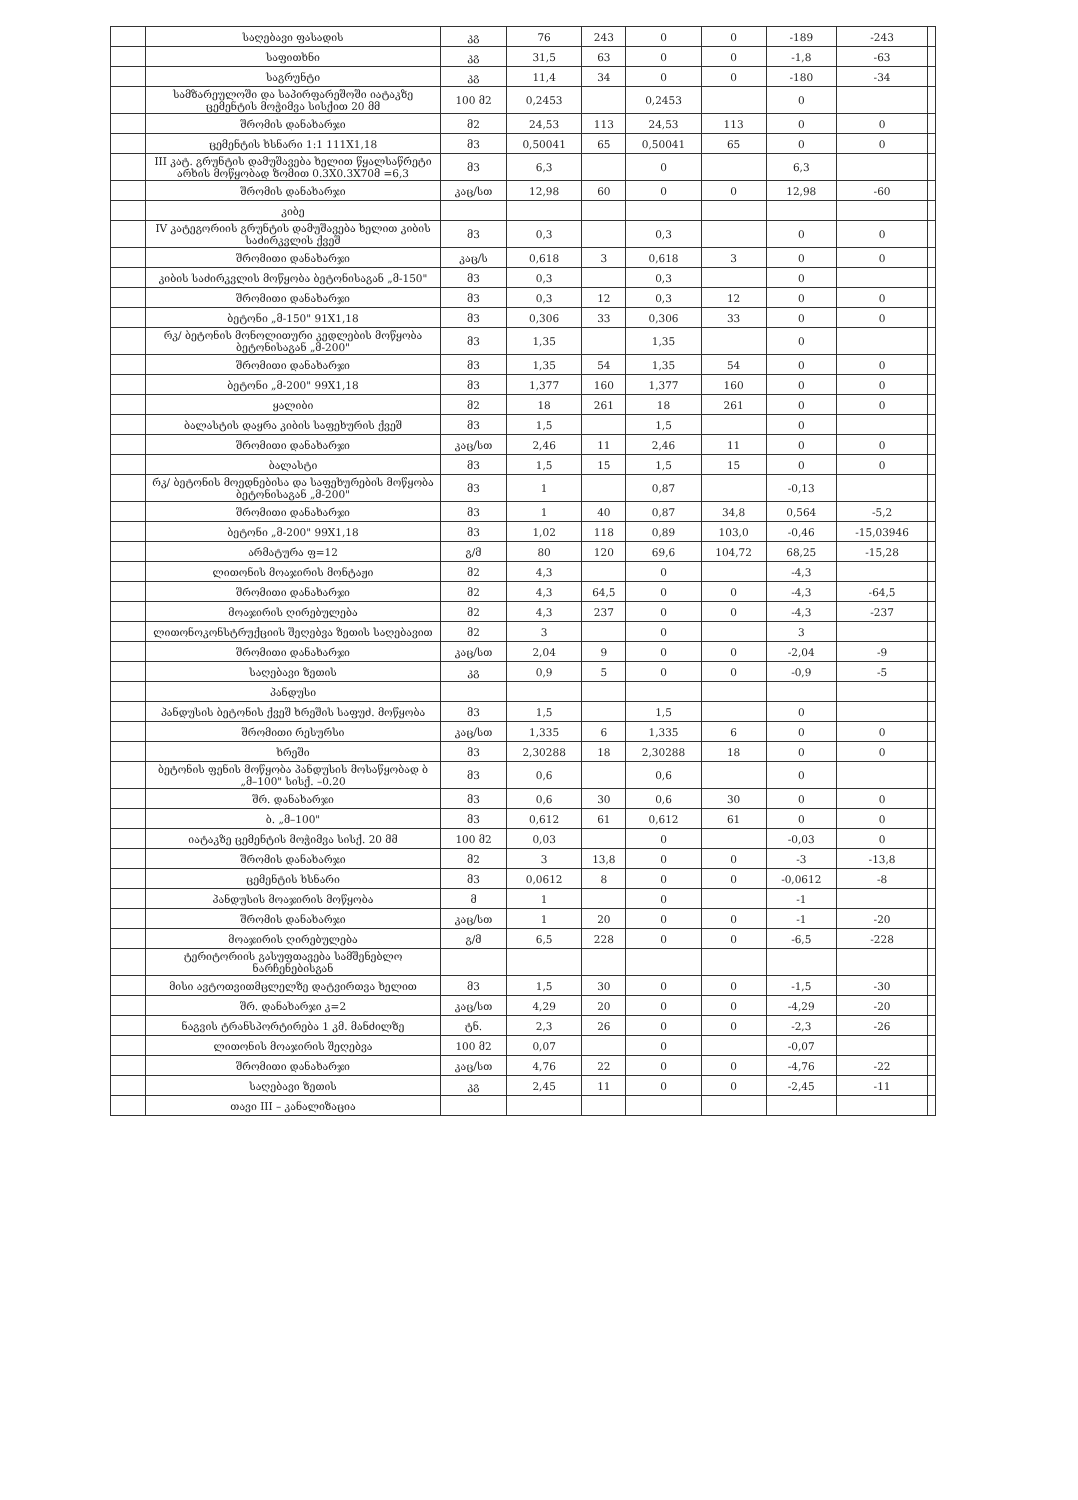| | საღებავი ფასადის | კგ | 76 | 243 | 0 | 0 | -189 | -243 | |
| | საფითხნი | კგ | 31,5 | 63 | 0 | 0 | -1,8 | -63 | |
| | საგრუნტი | კგ | 11,4 | 34 | 0 | 0 | -180 | -34 | |
| | სამზარეულოში და საპირფარეშოში იატაკზე ცემენტის მოჭიმვა სისქით 20 მმ | 100 მ2 | 0,2453 | | 0,2453 | | 0 | | |
| | შრომის დანახარჯი | მ2 | 24,53 | 113 | 24,53 | 113 | 0 | 0 | |
| | ცემენტის ხსნარი 1:1 111X1,18 | მ3 | 0,50041 | 65 | 0,50041 | 65 | 0 | 0 | |
| | III კატ. გრუნტის დამუშავება ხელით წყალსაწრეტი არხის მოწყობად ზომით 0.3X0.3X70მ =6,3 | მ3 | 6,3 | | 0 | | 6,3 | | |
| | შრომის დანახარჯი | კაც/სთ | 12,98 | 60 | 0 | 0 | 12,98 | -60 | |
| | კიბე | | | | | | | | |
| | IV კატეგორიის გრუნტის დამუშავება ხელით კიბის საძირკვლის ქვეშ | მ3 | 0,3 | | 0,3 | | 0 | 0 | |
| | შრომითი დანახარჯი | კაც/ს | 0,618 | 3 | 0,618 | 3 | 0 | 0 | |
| | კიბის საძირკვლის მოწყობა ბეტონისაგან „მ-150" | მ3 | 0,3 | | 0,3 | | 0 | | |
| | შრომითი დანახარჯი | მ3 | 0,3 | 12 | 0,3 | 12 | 0 | 0 | |
| | ბეტონი „მ-150" 91X1,18 | მ3 | 0,306 | 33 | 0,306 | 33 | 0 | 0 | |
| | რკ/ ბეტონის მონოლითური კედლების მოწყობა ბეტონისაგან „მ-200" | მ3 | 1,35 | | 1,35 | | 0 | | |
| | შრომითი დანახარჯი | მ3 | 1,35 | 54 | 1,35 | 54 | 0 | 0 | |
| | ბეტონი „მ-200" 99X1,18 | მ3 | 1,377 | 160 | 1,377 | 160 | 0 | 0 | |
| | ყალიბი | მ2 | 18 | 261 | 18 | 261 | 0 | 0 | |
| | ბალასტის დაყრა კიბის საფეხურის ქვეშ | მ3 | 1,5 | | 1,5 | | 0 | | |
| | შრომითი დანახარჯი | კაც/სთ | 2,46 | 11 | 2,46 | 11 | 0 | 0 | |
| | ბალასტი | მ3 | 1,5 | 15 | 1,5 | 15 | 0 | 0 | |
| | რკ/ ბეტონის მოედნებისა და საფეხურების მოწყობა ბეტონისაგან „მ-200" | მ3 | 1 | | 0,87 | | -0,13 | | |
| | შრომითი დანახარჯი | მ3 | 1 | 40 | 0,87 | 34,8 | 0,564 | -5,2 | |
| | ბეტონი „მ-200" 99X1,18 | მ3 | 1,02 | 118 | 0,89 | 103,0 | -0,46 | -15,03946 | |
| | არმატურა ფ=12 | გ/მ | 80 | 120 | 69,6 | 104,72 | 68,25 | -15,28 | |
| | ლითონის მოაჯირის მონტაჟი | მ2 | 4,3 | | 0 | | -4,3 | | |
| | შრომითი დანახარჯი | მ2 | 4,3 | 64,5 | 0 | 0 | -4,3 | -64,5 | |
| | მოაჯირის ღირებულება | მ2 | 4,3 | 237 | 0 | 0 | -4,3 | -237 | |
| | ლითონოკონსტრუქციის შეღებვა ზეთის საღებავით | მ2 | 3 | | 0 | | 3 | | |
| | შრომითი დანახარჯი | კაც/სთ | 2,04 | 9 | 0 | 0 | -2,04 | -9 | |
| | საღებავი ზეთის | კგ | 0,9 | 5 | 0 | 0 | -0,9 | -5 | |
| | პანდუსი | | | | | | | | |
| | პანდუსის ბეტონის ქვეშ ხრეშის საფუძ. მოწყობა | მ3 | 1,5 | | 1,5 | | 0 | | |
| | შრომითი რესურსი | კაც/სთ | 1,335 | 6 | 1,335 | 6 | 0 | 0 | |
| | ხრეში | მ3 | 2,30288 | 18 | 2,30288 | 18 | 0 | 0 | |
| | ბეტონის ფენის მოწყობა პანდუსის მოსაწყობად ბ „მ–100" სისქ. –0.20 | მ3 | 0,6 | | 0,6 | | 0 | | |
| | შრ. დანახარჯი | მ3 | 0,6 | 30 | 0,6 | 30 | 0 | 0 | |
| | ბ. „მ–100" | მ3 | 0,612 | 61 | 0,612 | 61 | 0 | 0 | |
| | იატაკზე ცემენტის მოჭიმვა სისქ. 20 მმ | 100 მ2 | 0,03 | | 0 | | -0,03 | 0 | |
| | შრომის დანახარჯი | მ2 | 3 | 13,8 | 0 | 0 | -3 | -13,8 | |
| | ცემენტის ხსნარი | მ3 | 0,0612 | 8 | 0 | 0 | -0,0612 | -8 | |
| | პანდუსის მოაჯირის მოწყობა | მ | 1 | | 0 | | -1 | | |
| | შრომის დანახარჯი | კაც/სთ | 1 | 20 | 0 | 0 | -1 | -20 | |
| | მოაჯირის ღირებულება | გ/მ | 6,5 | 228 | 0 | 0 | -6,5 | -228 | |
| | ტერიტორიის გასუფთავება სამშენებლო ნარჩენებისგან | | | | | | | | |
| | მისი ავტოთვითმცლელზე დატვირთვა ხელით | მ3 | 1,5 | 30 | 0 | 0 | -1,5 | -30 | |
| | შრ. დანახარჯი კ=2 | კაც/სთ | 4,29 | 20 | 0 | 0 | -4,29 | -20 | |
| | ნაგვის ტრანსპორტირება 1 კმ. მანძილზე | ტნ. | 2,3 | 26 | 0 | 0 | -2,3 | -26 | |
| | ლითონის მოაჯირის შეღებვა | 100 მ2 | 0,07 | | 0 | | -0,07 | | |
| | შრომითი დანახარჯი | კაც/სთ | 4,76 | 22 | 0 | 0 | -4,76 | -22 | |
| | საღებავი ზეთის | კგ | 2,45 | 11 | 0 | 0 | -2,45 | -11 | |
| | თავი III – კანალიზაცია | | | | | | | | |